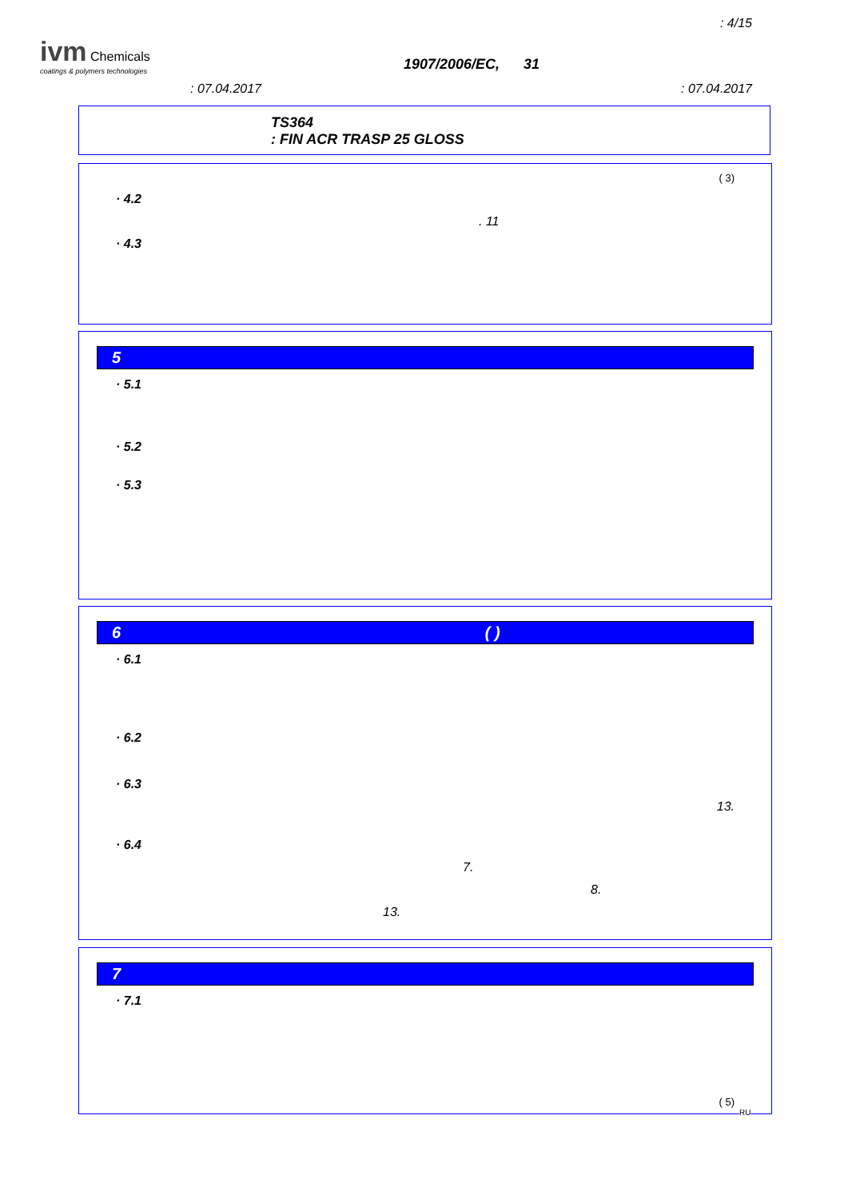: 4/15
ivm Chemicals
coatings & polymers technologies
1907/2006/EC, 31
: 07.04.2017 : 07.04.2017
TS364
: FIN ACR TRASP 25 GLOSS
( 3)
· 4.2
. 11
· 4.3
5
· 5.1
· 5.2
· 5.3
6 ( )
· 6.1
· 6.2
· 6.3
13.
· 6.4
7.
8.
13.
7
· 7.1
( 5)
RU